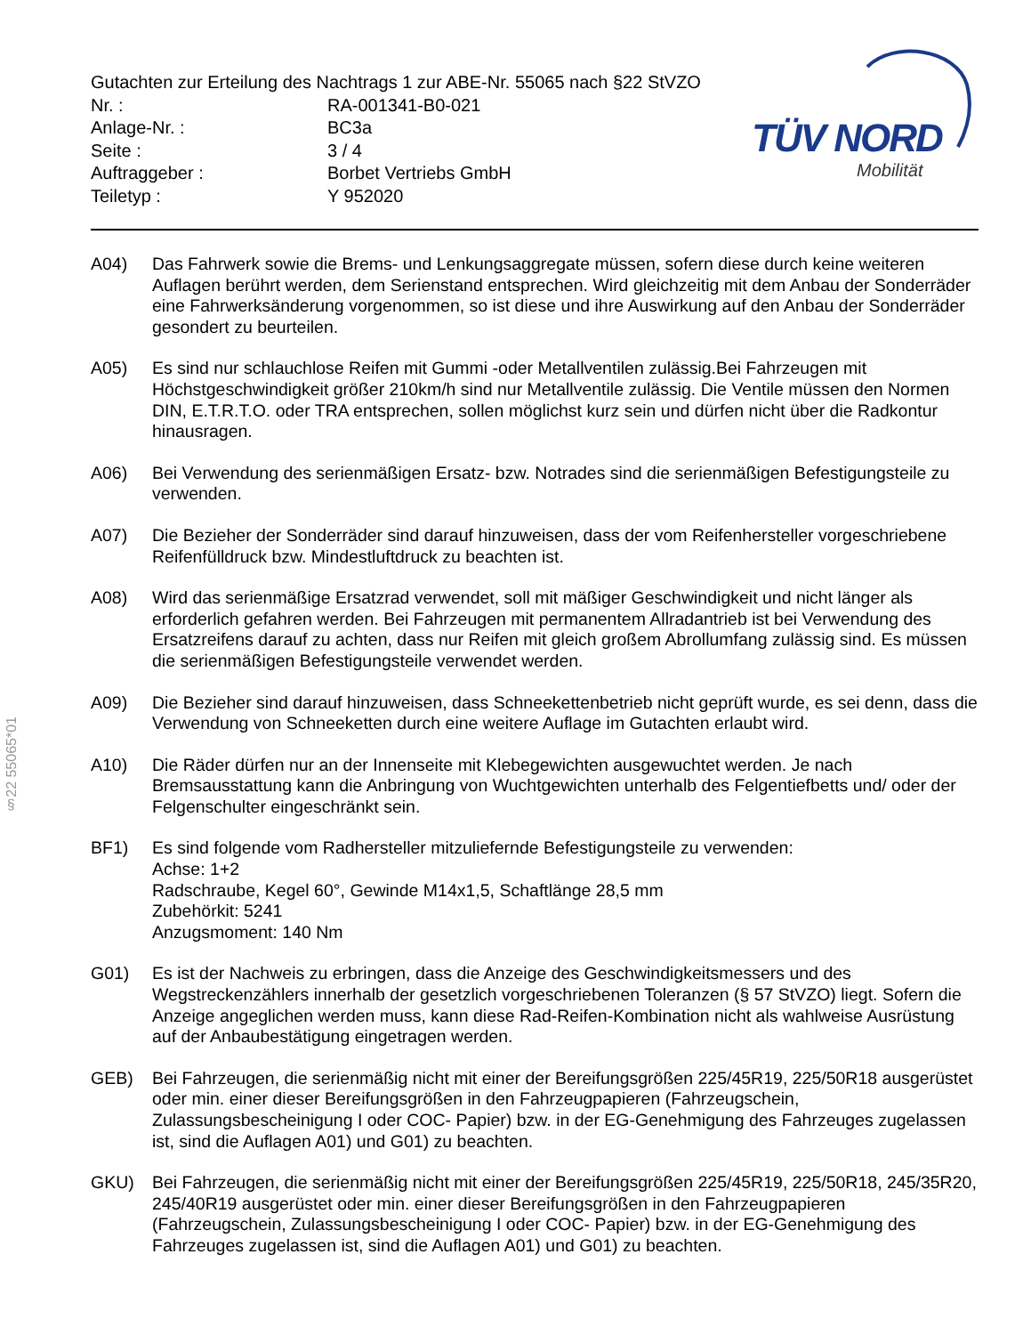§22 55065*01
TÜV NORD
Mobilität
Gutachten zur Erteilung des Nachtrags 1 zur ABE-Nr. 55065 nach §22 StVZO
Nr. : RA-001341-B0-021
Anlage-Nr. : BC3a
Seite : 3 / 4
Auftraggeber : Borbet Vertriebs GmbH
Teiletyp : Y 952020
A04) Das Fahrwerk sowie die Brems- und Lenkungsaggregate müssen, sofern diese durch keine weiteren Auflagen berührt werden, dem Serienstand entsprechen. Wird gleichzeitig mit dem Anbau der Sonderräder eine Fahrwerksänderung vorgenommen, so ist diese und ihre Auswirkung auf den Anbau der Sonderräder gesondert zu beurteilen.
A05) Es sind nur schlauchlose Reifen mit Gummi -oder Metallventilen zulässig.Bei Fahrzeugen mit Höchstgeschwindigkeit größer 210km/h sind nur Metallventile zulässig. Die Ventile müssen den Normen DIN, E.T.R.T.O. oder TRA entsprechen, sollen möglichst kurz sein und dürfen nicht über die Radkontur hinausragen.
A06) Bei Verwendung des serienmäßigen Ersatz- bzw. Notrades sind die serienmäßigen Befestigungsteile zu verwenden.
A07) Die Bezieher der Sonderräder sind darauf hinzuweisen, dass der vom Reifenhersteller vorgeschriebene Reifenfülldruck bzw. Mindestluftdruck zu beachten ist.
A08) Wird das serienmäßige Ersatzrad verwendet, soll mit mäßiger Geschwindigkeit und nicht länger als erforderlich gefahren werden. Bei Fahrzeugen mit permanentem Allradantrieb ist bei Verwendung des Ersatzreifens darauf zu achten, dass nur Reifen mit gleich großem Abrollumfang zulässig sind. Es müssen die serienmäßigen Befestigungsteile verwendet werden.
A09) Die Bezieher sind darauf hinzuweisen, dass Schneekettenbetrieb nicht geprüft wurde, es sei denn, dass die Verwendung von Schneeketten durch eine weitere Auflage im Gutachten erlaubt wird.
A10) Die Räder dürfen nur an der Innenseite mit Klebegewichten ausgewuchtet werden. Je nach Bremsausstattung kann die Anbringung von Wuchtgewichten unterhalb des Felgentiefbetts und/ oder der Felgenschulter eingeschränkt sein.
BF1) Es sind folgende vom Radhersteller mitzuliefernde Befestigungsteile zu verwenden:
Achse: 1+2
Radschraube, Kegel 60°, Gewinde M14x1,5, Schaftlänge 28,5 mm
Zubehörkit: 5241
Anzugsmoment: 140 Nm
G01) Es ist der Nachweis zu erbringen, dass die Anzeige des Geschwindigkeitsmessers und des Wegstreckenzählers innerhalb der gesetzlich vorgeschriebenen Toleranzen (§ 57 StVZO) liegt. Sofern die Anzeige angeglichen werden muss, kann diese Rad-Reifen-Kombination nicht als wahlweise Ausrüstung auf der Anbaubestätigung eingetragen werden.
GEB) Bei Fahrzeugen, die serienmäßig nicht mit einer der Bereifungsgrößen 225/45R19, 225/50R18 ausgerüstet oder min. einer dieser Bereifungsgrößen in den Fahrzeugpapieren (Fahrzeugschein, Zulassungsbescheinigung I oder COC- Papier) bzw. in der EG-Genehmigung des Fahrzeuges zugelassen ist, sind die Auflagen A01) und G01) zu beachten.
GKU) Bei Fahrzeugen, die serienmäßig nicht mit einer der Bereifungsgrößen 225/45R19, 225/50R18, 245/35R20, 245/40R19 ausgerüstet oder min. einer dieser Bereifungsgrößen in den Fahrzeugpapieren (Fahrzeugschein, Zulassungsbescheinigung I oder COC- Papier) bzw. in der EG-Genehmigung des Fahrzeuges zugelassen ist, sind die Auflagen A01) und G01) zu beachten.